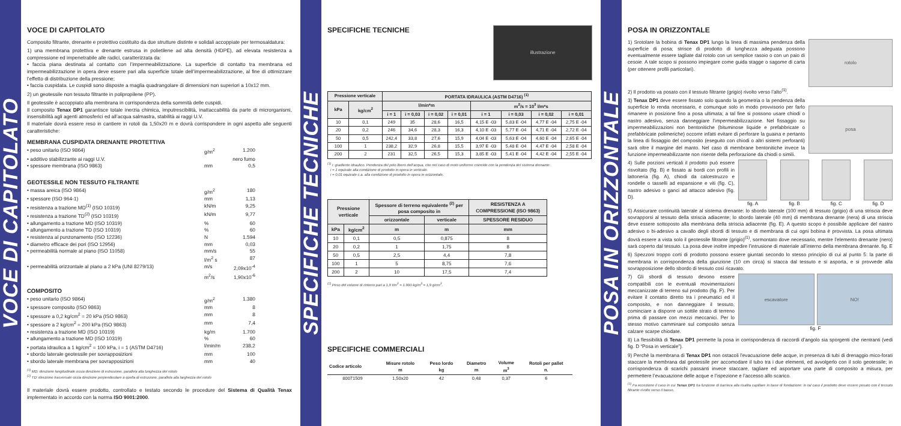VOCE DI CAPITOLATO
VOCE DI CAPITOLATO
Composito filtrante, drenante e protettivo costituito da due strutture distinte e solidali accoppiate per termosaldatura:
1) una membrana protettiva e drenante estrusa in polietilene ad alta densità (HDPE), ad elevata resistenza a compressione ed impenetrabile alle radici, caratterizzata da:
• faccia piana destinata al contatto con l’impermeabilizzazione. La superficie di contatto tra membrana ed impermeabilizzazione in opera deve essere pari alla superficie totale dell’impermeabilizzazione, al fine di ottimizzare l’effetto di distribuzione della pressione;
• faccia cuspidata. Le cuspidi sono disposte a maglia quadrangolare di dimensioni non superiori a 10x12 mm.
2) un geotessile non tessuto filtrante in polipropilene (PP).
Il geotessile è accoppiato alla membrana in corrispondenza della sommità delle cuspidi.
Il composito Tenax DP1 garantisce totale inerzia chimica, imputrescibilità, inattaccabilità da parte di microrganismi, insensibilità agli agenti atmosferici ed all’acqua salmastra, stabilità ai raggi U.V.
Il materiale dovrà essere reso in cantiere in rotoli da 1,50x20 m e dovrà corrispondere in ogni aspetto alle seguenti caratteristiche:
MEMBRANA CUSPIDATA DRENANTE PROTETTIVA
• peso unitario (ISO 9864) g/m<sup>2</sup> 1.200 • additivo stabilizzante ai raggi U.V. nero fumo • spessore membrana (ISO 9863) mm 0,5
GEOTESSILE NON TESSUTO FILTRANTE
• massa areica (ISO 9864) g/m<sup>2</sup> 180 • spessore (ISO 964-1) mm 1,13 • resistenza a trazione MD<sup>(1)</sup> (ISO 10319) kN/m 9,25 • resistenza a trazione TD<sup>(2)</sup> (ISO 10319) kN/m 9,77 • allungamento a trazione MD (ISO 10319)% 60 • allungamento a trazione TD (ISO 10319)% 60 • resistenza al punzonamento (ISO 12236) N 1.594 • diametro efficace dei pori (ISO 12956) mm 0,03 • permeabilità normale al piano (ISO 11058) mm/s 55 l/m<sup>2</sup> s 87 • permeabilità orizzontale al piano a 2 kPa (UNI 8279/13) m/s 2,09x10<sup>-4</sup> m<sup>2</sup>/s 1,90x10<sup>-6</sup>
COMPOSITO
• peso unitario (ISO 9864) g/m<sup>2</sup> 1.380 • spessore composito (ISO 9863) mm 8 • spessore a 0,2 kg/cm<sup>2</sup> = 20 kPa (ISO 9863) mm 8 • spessore a 2 kg/cm<sup>2</sup> = 200 kPa (ISO 9863) mm 7,4 • resistenza a trazione MD (ISO 10319) kg/m 1.700 • allungamento a trazione MD (ISO 10319)% 60 • portata idraulica a 1 kg/cm<sup>2</sup> = 100 kPa, i = 1 (ASTM D4716) l/min/m 238,2 • sbordo laterale geotessile per sovrapposizioni mm 100 • sbordo laterale membrana per sovrapposizioni mm 40
<sup>(1)</sup> MD: direzione longitudinale ossia direzione di estrusione, parallela alla lunghezza del rotolo
<sup>(2)</sup> TD: direzione trasversale ossia direzione perpendicolare a quella di estrusione, parallela alla larghezza del rotolo
Il materiale dovrà essere prodotto, controllato e testato secondo le procedure del Sistema di Qualità Tenax implementato in accordo con la norma ISO 9001:2000.
SPECIFICHE TECNICHE
SPECIFICHE TECNICHE
illustrazione
| Pressione verticale | | PORTATA IDRAULICA (ASTM D4716) <sup>(1)</sup> | | | | | | | |
| --- | --- | --- | --- | --- | --- | --- | --- | --- | --- |
| kPa | kg/cm<sup>2</sup> | l/min*m | | | | m<sup>2</sup>/s = 10<sup>3</sup> l/m*s | | | |
| | | i = 1 | i = 0,03 | i = 0,02 | i = 0,01 | i = 1 | i = 0,03 | i = 0,02 | i = 0,01 |
| 10 | 0,1 | 249 | 35 | 28,6 | 16,5 | 4,15 E -03 | 5,83 E -04 | 4,77 E -04 | 2,75 E -04 |
| 20 | 0,2 | 246 | 34,6 | 28,3 | 16,3 | 4,10 E -03 | 5,77 E -04 | 4,71 E -04 | 2,72 E -04 |
| 50 | 0,5 | 242,4 | 33,8 | 27,6 | 15,9 | 4,04 E -03 | 5,63 E -04 | 4,60 E -04 | 2,65 E -04 |
| 100 | 1 | 238,2 | 32,9 | 26,8 | 15,5 | 3,97 E -03 | 5,48 E -04 | 4,47 E -04 | 2,58 E -04 |
| 200 | 2 | 231 | 32,5 | 26,5 | 15,3 | 3,85 E -03 | 5,41 E -04 | 4,42 E -04 | 2,55 E -04 |
<sup>(1)</sup> i: gradiente idraulico. Pendenza del pelo libero dell’acqua, che nel caso di moto uniforme coincide con la pendenza del sistema drenante:
i = 1 equivale alla condizione di prodotto in opera in verticale.
i = 0,01 equivale c.a. alla condizione di prodotto in opera in orizzontale.
| Pressione verticale | | Spessore di terreno equivalente <sup>(2)</sup> per posa composito in | | RESISTENZA A COMPRESSIONE (ISO 9863) |
| --- | --- | --- | --- | --- |
| | | orizzontale | verticale | SPESSORE RESIDUO |
| kPa | kg/cm<sup>2</sup> | m | m | mm |
| 10 | 0,1 | 0,5 | 0,875 | 8 |
| 20 | 0,2 | 1 | 1,75 | 8 |
| 50 | 0,5 | 2,5 | 4,4 | 7,8 |
| 100 | 1 | 5 | 8,75 | 7,6 |
| 200 | 2 | 10 | 17,5 | 7,4 |
<sup>(2)</sup> Peso del volume di rinterro pari a 1,9 t/m<sup>3</sup> = 1.900 kg/m<sup>3</sup> = 1,9 g/cm<sup>3</sup>.
SPECIFICHE COMMERCIALI
| Codice articolo | Misure rotolo m | Peso lordo kg | Diametro m | Volume m<sup>3</sup> | Rotoli per pallet n. |
| --- | --- | --- | --- | --- | --- |
| 80071509 | 1,50x20 | 42 | 0,48 | 0,37 | 6 |
POSA IN ORIZZONTALE
POSA IN ORIZZONTALE
1) Srotolare la bobina di Tenax DP1 lungo la linea di massima pendenza della superficie di posa; strisce di prodotto di lunghezza adeguata possono eventualmente essere tagliate dal rotolo con un semplice rasoio o con un paio di cesoie. A tale scopo si possono impiegare come guida stagge o sagome di carta (per ottenere profili particolari).
rotolo
2) Il prodotto va posato con il tessuto filtrante (grigio) rivolto verso l’alto<sup>(1)</sup>.
3) Tenax DP1 deve essere fissato solo quando la geometria o la pendenza della superficie lo renda necessario, e comunque solo in modo provvisorio per farlo rimanere in posizione fino a posa ultimata; a tal fine si possono usare chiodi o nastro adesivo, senza danneggiare l’impermeabilizzazione. Nel fissaggio su impermeabilizzazioni non bentonitiche (bituminose liquide e prefabbricate o prefabbricate polimeriche) occorre infatti evitare di perforare la guaina e pertanto la linea di fissaggio del composito (eseguito con chiodi o altri sistemi perforanti) sarà oltre il margine del manto. Nel caso di membrane bentonitiche invece la funzione impermeabilizzante non risente della perforazione da chiodi o simili.
posa
4) Sulle porzioni verticali il prodotto può essere risvoltato (fig. B) e fissato ai bordi con profili in lattoneria (fig. A), chiodi da calcestruzzo e rondelle o tasselli ad espansione e viti (fig. C), nastro adesivo o ganci ad attacco adesivo (fig. D).
fig. A fig. B fig. C fig. D
5) Assicurare continuità laterale al sistema drenante: lo sbordo laterale (100 mm) di tessuto (grigio) di una striscia deve sovrapporsi al tessuto della striscia adiacente; lo sbordo laterale (40 mm) di membrana drenante (nera) di una striscia deve essere sottoposto alla membrana della striscia adiacente (fig. E). A questo scopo è possibile applicare del nastro adesivo o bi-adesivo a cavallo degli sbordi di tessuto e di membrana di cui ogni bobina è provvista. La posa ultimata dovrà essere a vista solo il geotessile filtrante (grigio)<sup>(1)</sup>, sormontato dove necessario, mentre l’elemento drenante (nero) sarà coperto dal tessuto. La posa deve inoltre impedire l’intrusione di materiale all’interno della membrana drenante. fig. E
6) Spezzoni troppo corti di prodotto possono essere giuntati secondo lo stesso principio di cui al punto 5: la parte di membrana in corrispondenza della giunzione (10 cm circa) si stacca dal tessuto e si asporta, e si provvede alla sovrapposizione dello sbordo di tessuto così ricavato.
7) Gli sbordi di tessuto devono essere compatibili con le eventuali movimentazioni meccanizzate di terreno sul prodotto (fig. F). Per evitare il contatto diretto tra i pneumatici ed il composito, e non danneggiare il tessuto, cominciare a disporre un sottile strato di terreno prima di passare con mezzi meccanici. Per lo stesso motivo camminare sul composito senza calzare scarpe chiodate.
escavatore NO!
fig. F
8) La flessibilità di Tenax DP1 permette la posa in corrispondenza di raccordi d’angolo sia sporgenti che rientranti (vedi fig. D “Posa in verticale”).
9) Perchè la membrana di Tenax DP1 non ostacoli l’evacuazione delle acque, in presenza di tubi di drenaggio mico-forati staccare la membrana dal geotessile per accomodare il tubo tra i due elementi, ed avvolgerlo con il solo geotessile; in corrispondenza di scarichi passanti invece staccare, tagliare ed asportare una parte di composito a misura, per permettere l’evacuazione delle acque e l’ispezione e l’accesso allo scarico.
<sup>(1)</sup> Fa eccezione il caso in cui Tenax DP1 ha funzione di barriera alla risalita capillare in base di fondazione: in tal caso il prodotto deve essere posato con il tessuto filtrante rivolto verso il basso.